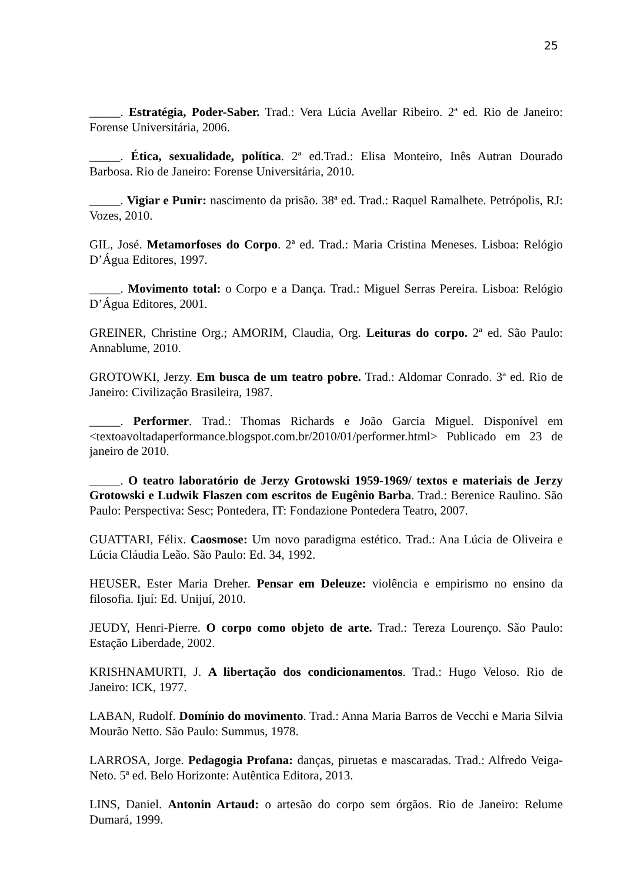25
_____. Estratégia, Poder-Saber. Trad.: Vera Lúcia Avellar Ribeiro. 2ª ed. Rio de Janeiro: Forense Universitária, 2006.
_____. Ética, sexualidade, política. 2ª ed.Trad.: Elisa Monteiro, Inês Autran Dourado Barbosa. Rio de Janeiro: Forense Universitária, 2010.
_____. Vigiar e Punir: nascimento da prisão. 38ª ed. Trad.: Raquel Ramalhete. Petrópolis, RJ: Vozes, 2010.
GIL, José. Metamorfoses do Corpo. 2ª ed. Trad.: Maria Cristina Meneses. Lisboa: Relógio D’Água Editores, 1997.
_____. Movimento total: o Corpo e a Dança. Trad.: Miguel Serras Pereira. Lisboa: Relógio D’Água Editores, 2001.
GREINER, Christine Org.; AMORIM, Claudia, Org. Leituras do corpo. 2ª ed. São Paulo: Annablume, 2010.
GROTOWKI, Jerzy. Em busca de um teatro pobre. Trad.: Aldomar Conrado. 3ª ed. Rio de Janeiro: Civilização Brasileira, 1987.
_____. Performer. Trad.: Thomas Richards e João Garcia Miguel. Disponível em <textoavoltadaperformance.blogspot.com.br/2010/01/performer.html> Publicado em 23 de janeiro de 2010.
_____. O teatro laboratório de Jerzy Grotowski 1959-1969/ textos e materiais de Jerzy Grotowski e Ludwik Flaszen com escritos de Eugênio Barba. Trad.: Berenice Raulino. São Paulo: Perspectiva: Sesc; Pontedera, IT: Fondazione Pontedera Teatro, 2007.
GUATTARI, Félix. Caosmose: Um novo paradigma estético. Trad.: Ana Lúcia de Oliveira e Lúcia Cláudia Leão. São Paulo: Ed. 34, 1992.
HEUSER, Ester Maria Dreher. Pensar em Deleuze: violência e empirismo no ensino da filosofia. Ijuí: Ed. Unijuí, 2010.
JEUDY, Henri-Pierre. O corpo como objeto de arte. Trad.: Tereza Lourenço. São Paulo: Estação Liberdade, 2002.
KRISHNAMURTI, J. A libertação dos condicionamentos. Trad.: Hugo Veloso. Rio de Janeiro: ICK, 1977.
LABAN, Rudolf. Domínio do movimento. Trad.: Anna Maria Barros de Vecchi e Maria Silvia Mourão Netto. São Paulo: Summus, 1978.
LARROSA, Jorge. Pedagogia Profana: danças, piruetas e mascaradas. Trad.: Alfredo Veiga-Neto. 5ª ed. Belo Horizonte: Autêntica Editora, 2013.
LINS, Daniel. Antonin Artaud: o artesão do corpo sem órgãos. Rio de Janeiro: Relume Dumará, 1999.